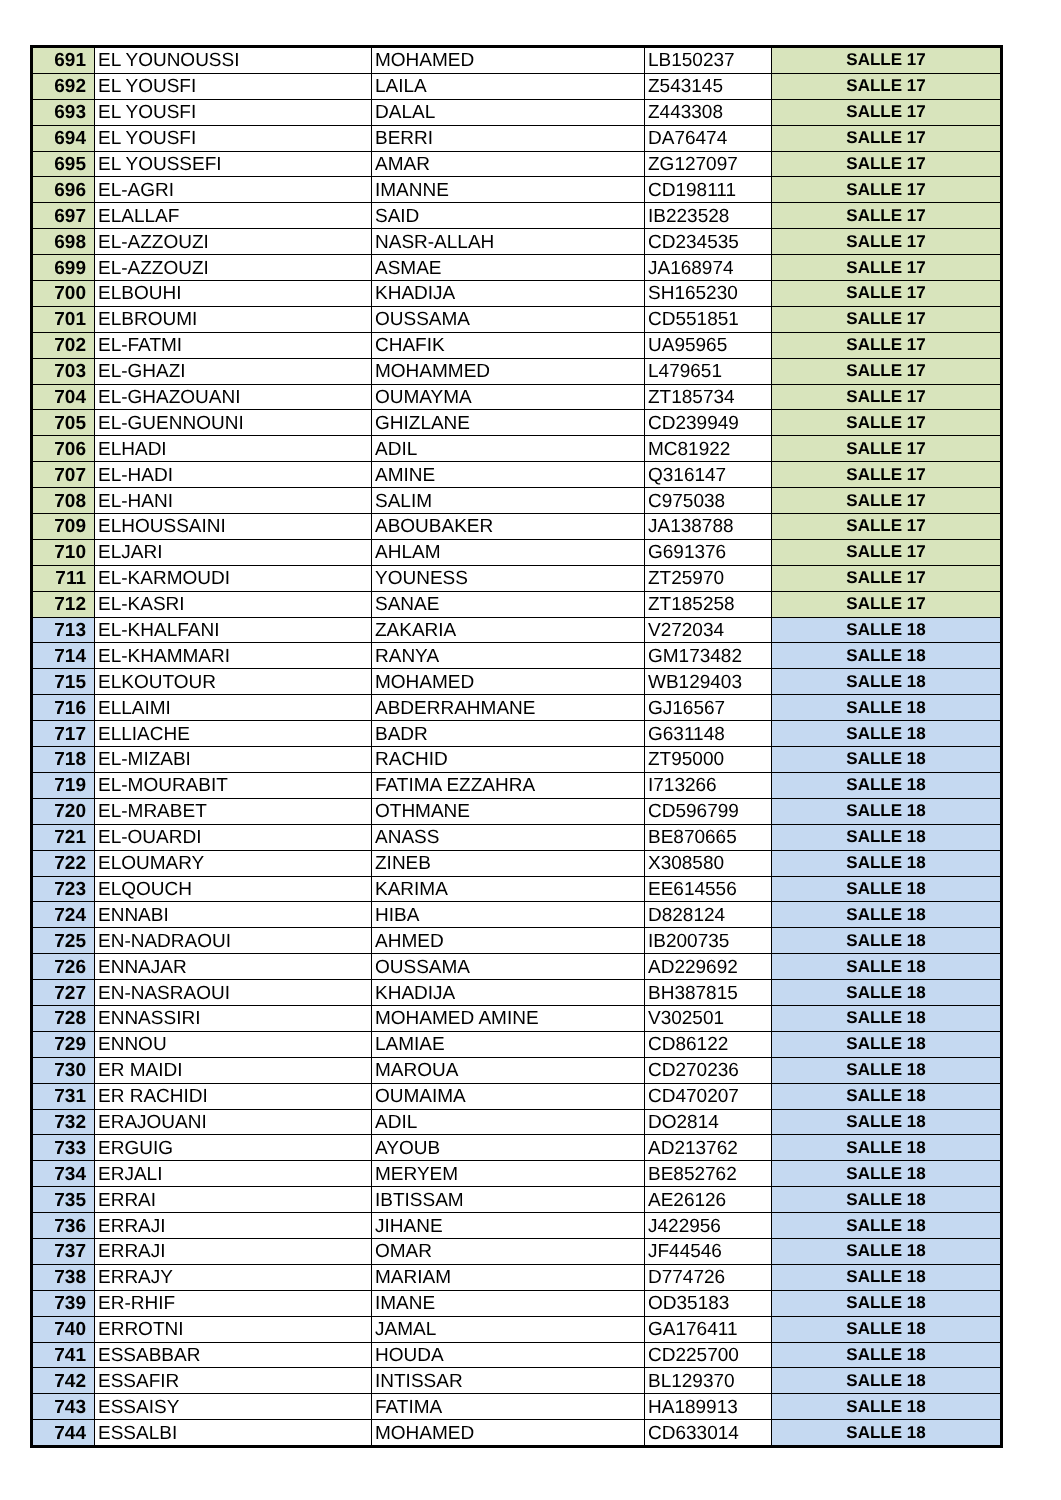| 691 | EL YOUNOUSSI | MOHAMED | LB150237 | SALLE 17 |
| 692 | EL YOUSFI | LAILA | Z543145 | SALLE 17 |
| 693 | EL YOUSFI | DALAL | Z443308 | SALLE 17 |
| 694 | EL YOUSFI | BERRI | DA76474 | SALLE 17 |
| 695 | EL YOUSSEFI | AMAR | ZG127097 | SALLE 17 |
| 696 | EL-AGRI | IMANNE | CD198111 | SALLE 17 |
| 697 | ELALLAF | SAID | IB223528 | SALLE 17 |
| 698 | EL-AZZOUZI | NASR-ALLAH | CD234535 | SALLE 17 |
| 699 | EL-AZZOUZI | ASMAE | JA168974 | SALLE 17 |
| 700 | ELBOUHI | KHADIJA | SH165230 | SALLE 17 |
| 701 | ELBROUMI | OUSSAMA | CD551851 | SALLE 17 |
| 702 | EL-FATMI | CHAFIK | UA95965 | SALLE 17 |
| 703 | EL-GHAZI | MOHAMMED | L479651 | SALLE 17 |
| 704 | EL-GHAZOUANI | OUMAYMA | ZT185734 | SALLE 17 |
| 705 | EL-GUENNOUNI | GHIZLANE | CD239949 | SALLE 17 |
| 706 | ELHADI | ADIL | MC81922 | SALLE 17 |
| 707 | EL-HADI | AMINE | Q316147 | SALLE 17 |
| 708 | EL-HANI | SALIM | C975038 | SALLE 17 |
| 709 | ELHOUSSAINI | ABOUBAKER | JA138788 | SALLE 17 |
| 710 | ELJARI | AHLAM | G691376 | SALLE 17 |
| 711 | EL-KARMOUDI | YOUNESS | ZT25970 | SALLE 17 |
| 712 | EL-KASRI | SANAE | ZT185258 | SALLE 17 |
| 713 | EL-KHALFANI | ZAKARIA | V272034 | SALLE 18 |
| 714 | EL-KHAMMARI | RANYA | GM173482 | SALLE 18 |
| 715 | ELKOUTOUR | MOHAMED | WB129403 | SALLE 18 |
| 716 | ELLAIMI | ABDERRAHMANE | GJ16567 | SALLE 18 |
| 717 | ELLIACHE | BADR | G631148 | SALLE 18 |
| 718 | EL-MIZABI | RACHID | ZT95000 | SALLE 18 |
| 719 | EL-MOURABIT | FATIMA EZZAHRA | I713266 | SALLE 18 |
| 720 | EL-MRABET | OTHMANE | CD596799 | SALLE 18 |
| 721 | EL-OUARDI | ANASS | BE870665 | SALLE 18 |
| 722 | ELOUMARY | ZINEB | X308580 | SALLE 18 |
| 723 | ELQOUCH | KARIMA | EE614556 | SALLE 18 |
| 724 | ENNABI | HIBA | D828124 | SALLE 18 |
| 725 | EN-NADRAOUI | AHMED | IB200735 | SALLE 18 |
| 726 | ENNAJAR | OUSSAMA | AD229692 | SALLE 18 |
| 727 | EN-NASRAOUI | KHADIJA | BH387815 | SALLE 18 |
| 728 | ENNASSIRI | MOHAMED AMINE | V302501 | SALLE 18 |
| 729 | ENNOU | LAMIAE | CD86122 | SALLE 18 |
| 730 | ER MAIDI | MAROUA | CD270236 | SALLE 18 |
| 731 | ER RACHIDI | OUMAIMA | CD470207 | SALLE 18 |
| 732 | ERAJOUANI | ADIL | DO2814 | SALLE 18 |
| 733 | ERGUIG | AYOUB | AD213762 | SALLE 18 |
| 734 | ERJALI | MERYEM | BE852762 | SALLE 18 |
| 735 | ERRAI | IBTISSAM | AE26126 | SALLE 18 |
| 736 | ERRAJI | JIHANE | J422956 | SALLE 18 |
| 737 | ERRAJI | OMAR | JF44546 | SALLE 18 |
| 738 | ERRAJY | MARIAM | D774726 | SALLE 18 |
| 739 | ER-RHIF | IMANE | OD35183 | SALLE 18 |
| 740 | ERROTNI | JAMAL | GA176411 | SALLE 18 |
| 741 | ESSABBAR | HOUDA | CD225700 | SALLE 18 |
| 742 | ESSAFIR | INTISSAR | BL129370 | SALLE 18 |
| 743 | ESSAISY | FATIMA | HA189913 | SALLE 18 |
| 744 | ESSALBI | MOHAMED | CD633014 | SALLE 18 |